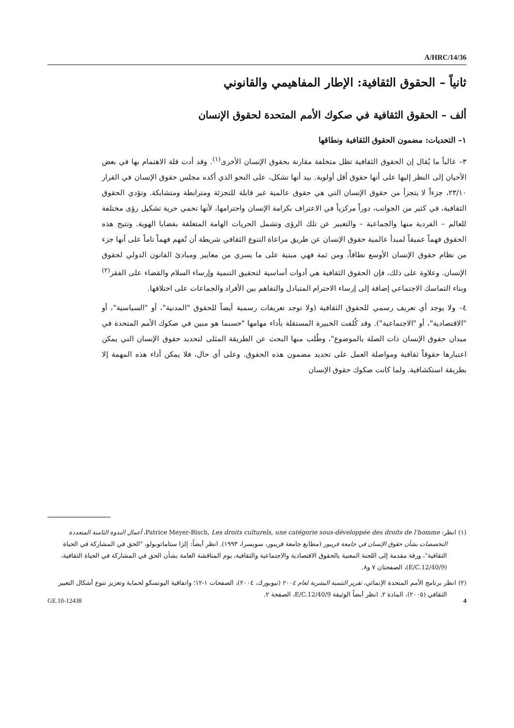A/HRC/14/36
ثانياً – الحقوق الثقافية: الإطار المفاهيمي والقانوني
ألف – الحقوق الثقافية في صكوك الأمم المتحدة لحقوق الإنسان
١– التحديات: مضمون الحقوق الثقافية ونطاقها
٣– غالباً ما يُقال إن الحقوق الثقافية تظل متخلفة مقارنة بحقوق الإنسان الأخرى<sup>(١)</sup>. وقد أدت قلة الاهتمام بها في بعض الأحيان إلى النظر إليها على أنها حقوق أقل أولوية. بيد أنها تشكل، على النحو الذي أكده مجلس حقوق الإنسان في القرار ٢٣/١٠، جزءاً لا يتجزأ من حقوق الإنسان التي هي حقوق عالمية غير قابلة للتجزئة ومترابطة ومتشابكة. وتؤدي الحقوق الثقافية، في كثير من الجوانب، دوراً مركزياً في الاعتراف بكرامة الإنسان واحترامها، لأنها تحمي حرية تشكيل رؤى مختلفة للعالم – الفردية منها والجماعية – والتعبير عن تلك الرؤى وتشمل الحريات الهامة المتعلقة بقضايا الهوية. وتتيح هذه الحقوق فهماً عميقاً لمبدأ عالمية حقوق الإنسان عن طريق مراعاة التنوع الثقافي شريطة أن تُفهم فهماً تاماً على أنها جزء من نظام حقوق الإنسان الأوسع نطاقاً، ومن ثمة فهي مبنية على ما يسري من معايير ومبادئ القانون الدولي لحقوق الإنسان. وعلاوة على ذلك، فإن الحقوق الثقافية هي أدوات أساسية لتحقيق التنمية وإرساء السلام والقضاء على الفقر<sup>(٢)</sup> وبناء التماسك الاجتماعي إضافة إلى إرساء الاحترام المتبادل والتفاهم بين الأفراد والجماعات على اختلافها.
٤– ولا يوجد أي تعريف رسمي للحقوق الثقافية (ولا توجد تعريفات رسمية أيضاً للحقوق "المدنية"، أو "السياسية"، أو "الاقتصادية"، أو "الاجتماعية"). وقد كُلفت الخبيرة المستقلة بأداء مهامها "حسبما هو مبين في صكوك الأمم المتحدة في ميدان حقوق الإنسان ذات الصلة بالموضوع"، وطُلب منها البحث عن الطريقة المثلى لتحديد حقوق الإنسان التي يمكن اعتبارها حقوقاً ثقافية ومواصلة العمل على تحديد مضمون هذه الحقوق. وعلى أي حال، فلا يمكن أداء هذه المهمة إلا بطريقة استكشافية. ولما كانت صكوك حقوق الإنسان
(١) انظر: Patrice Meyer-Bisch, Les droits culturels, une catégorie sous-développée des droits de l'homme، أعمال الندوة الثامنة المتعددة التخصصات بشأن حقوق الإنسان في جامعة فريبور (مطابع جامعة فريبور، سويسرا، ١٩٩٣). انظر أيضاً: إلزا ستاماتوبولو، "الحق في المشاركة في الحياة الثقافية"، ورقة مقدمة إلى اللجنة المعنية بالحقوق الاقتصادية والاجتماعية والثقافية، يوم المناقشة العامة بشأن الحق في المشاركة في الحياة الثقافية، (E/C.12/40/9)، الصفحتان ٧ و٨.
(٢) انظر برنامج الأمم المتحدة الإنمائي، تقرير التنمية البشرية لعام ٢٠٠٤ (نيويورك، ٢٠٠٤)، الصفحات ١-١٢؛ واتفاقية اليونسكو لحماية وتعزيز تنوع أشكال التعبير الثقافي (٢٠٠٥)، المادة ٢. انظر أيضاً الوثيقة E/C.12/40/9، الصفحة ٢.
GE.10-12438 4